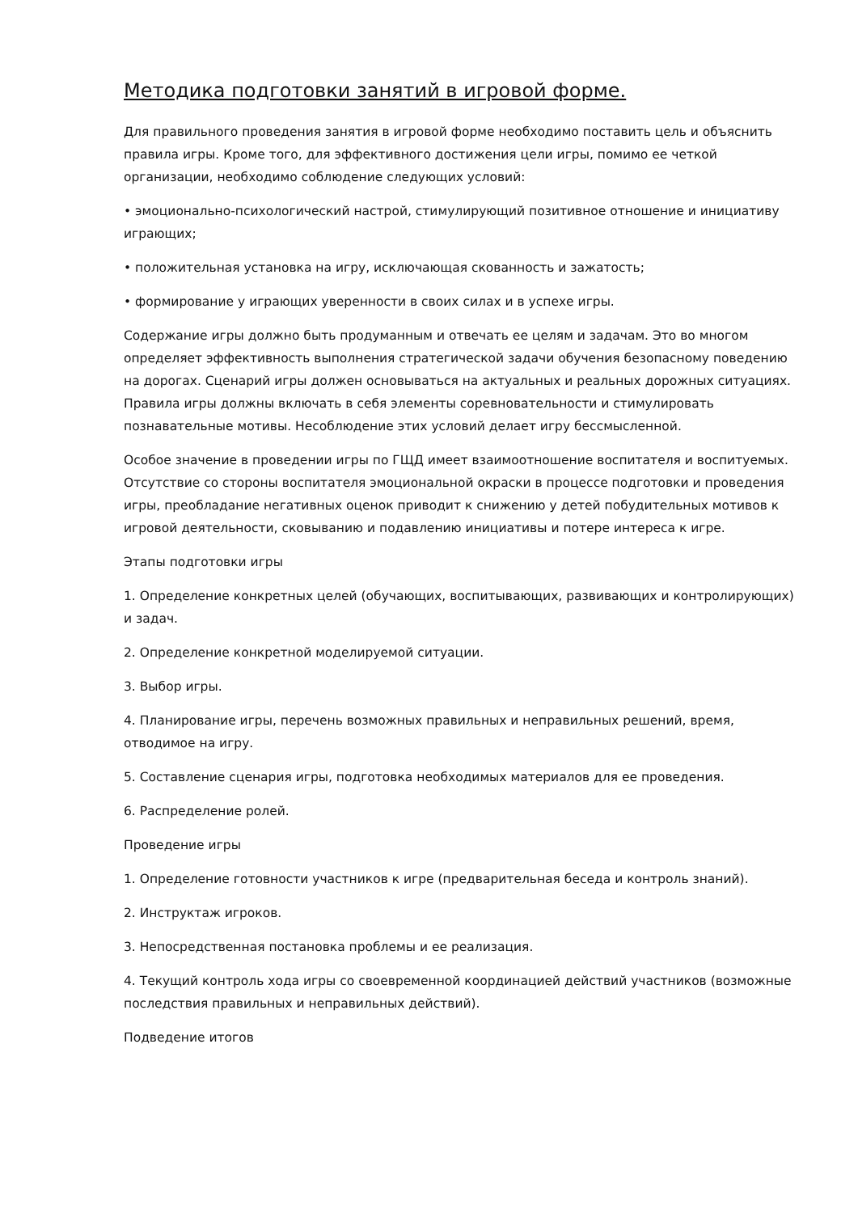Методика подготовки занятий в игровой форме.
Для правильного проведения занятия в игровой форме необходимо поставить цель и объяснить правила игры. Кроме того, для эффективного достижения цели игры, помимо ее четкой организации, необходимо соблюдение следующих условий:
• эмоционально-психологический настрой, стимулирующий позитивное отношение и инициативу играющих;
• положительная установка на игру, исключающая скованность и зажатость;
• формирование у играющих уверенности в своих силах и в успехе игры.
Содержание игры должно быть продуманным и отвечать ее целям и задачам. Это во многом определяет эффективность выполнения стратегической задачи обучения безопасному поведению на дорогах. Сценарий игры должен основываться на актуальных и реальных дорожных ситуациях. Правила игры должны включать в себя элементы соревновательности и стимулировать познавательные мотивы. Несоблюдение этих условий делает игру бессмысленной.
Особое значение в проведении игры по ГЩД имеет взаимоотношение воспитателя и воспитуемых. Отсутствие со стороны воспитателя эмоциональной окраски в процессе подготовки и проведения игры, преобладание негативных оценок приводит к снижению у детей побудительных мотивов к игровой деятельности, сковыванию и подавлению инициативы и потере интереса к игре.
Этапы подготовки игры
1. Определение конкретных целей (обучающих, воспитывающих, развивающих и контролирующих) и задач.
2. Определение конкретной моделируемой ситуации.
3. Выбор игры.
4. Планирование игры, перечень возможных правильных и неправильных решений, время, отводимое на игру.
5. Составление сценария игры, подготовка необходимых материалов для ее проведения.
6. Распределение ролей.
Проведение игры
1. Определение готовности участников к игре (предварительная беседа и контроль знаний).
2. Инструктаж игроков.
3. Непосредственная постановка проблемы и ее реализация.
4. Текущий контроль хода игры со своевременной координацией действий участников (возможные последствия правильных и неправильных действий).
Подведение итогов